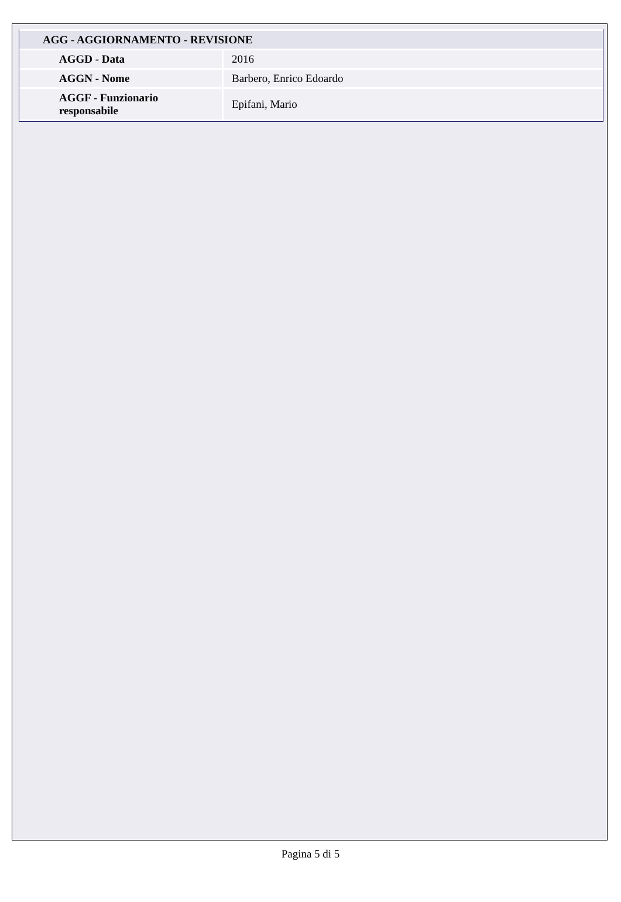| AGG - AGGIORNAMENTO - REVISIONE | |
| --- | --- |
| AGGD - Data | 2016 |
| AGGN - Nome | Barbero, Enrico Edoardo |
| AGGF - Funzionario responsabile | Epifani, Mario |
Pagina 5 di 5